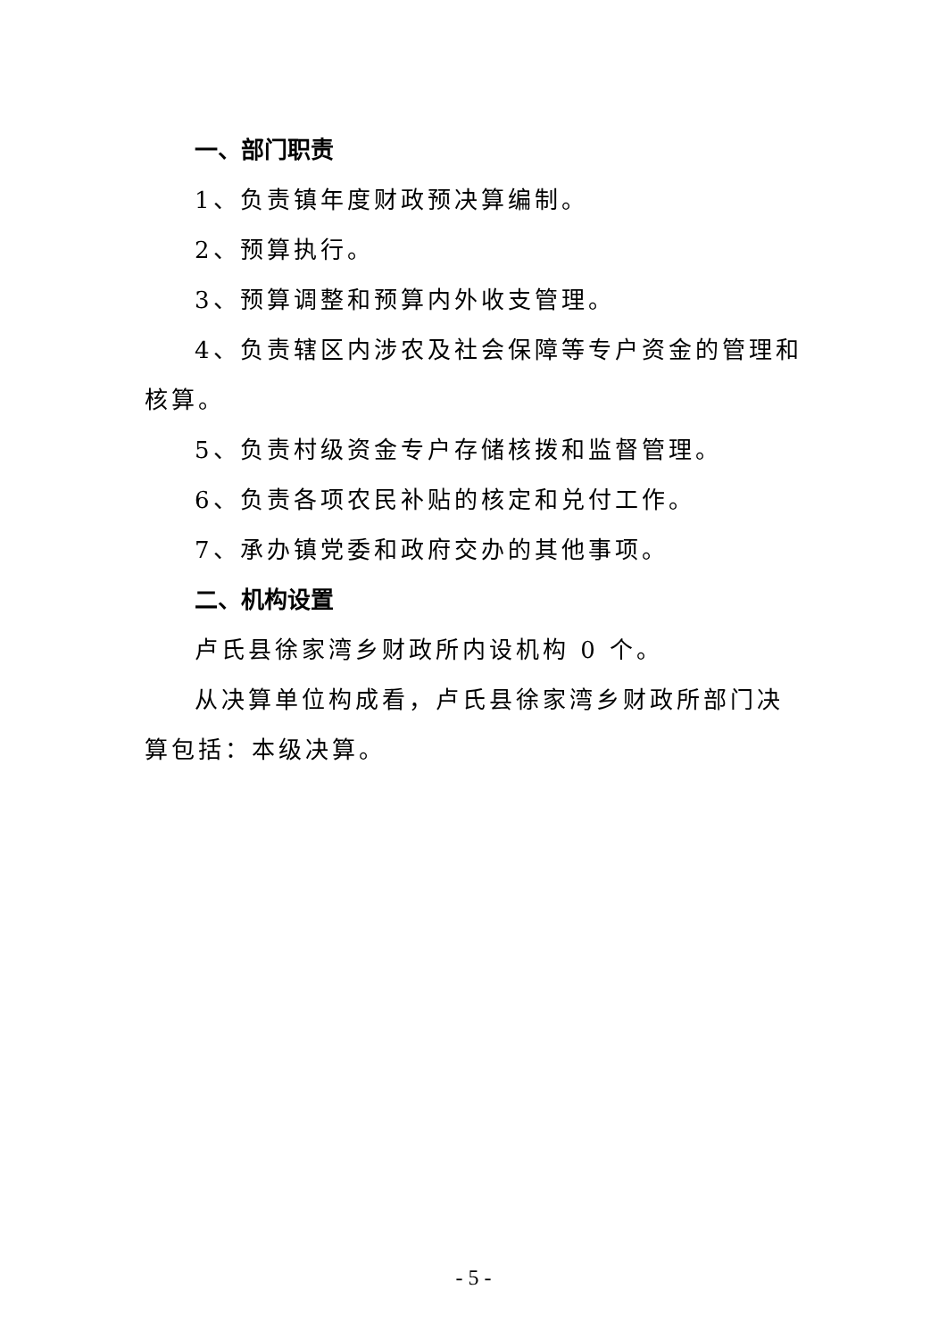一、部门职责
1、负责镇年度财政预决算编制。
2、预算执行。
3、预算调整和预算内外收支管理。
4、负责辖区内涉农及社会保障等专户资金的管理和核算。
5、负责村级资金专户存储核拨和监督管理。
6、负责各项农民补贴的核定和兑付工作。
7、承办镇党委和政府交办的其他事项。
二、机构设置
卢氏县徐家湾乡财政所内设机构 0 个。
从决算单位构成看，卢氏县徐家湾乡财政所部门决算包括：本级决算。
- 5 -